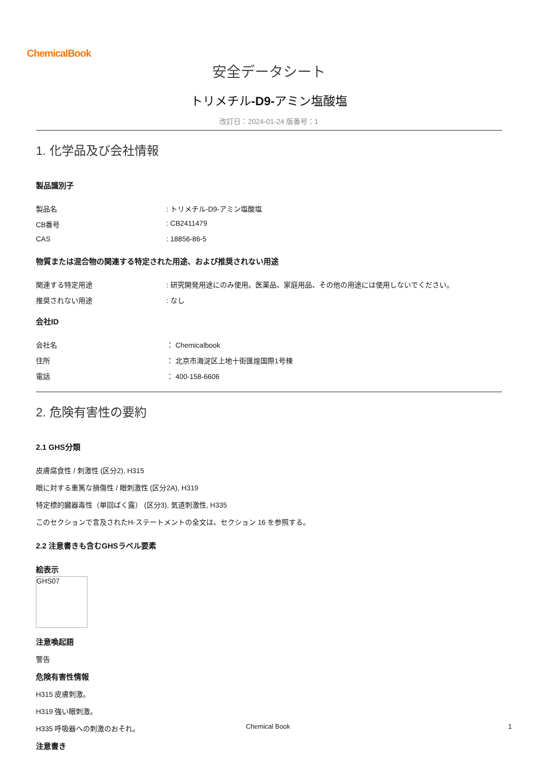ChemicalBook
安全データシート
トリメチル-D9-アミン塩酸塩
改訂日：2024-01-24 版番号：1
1. 化学品及び会社情報
製品識別子
製品名 : トリメチル-D9-アミン塩酸塩
CB番号 : CB2411479
CAS : 18856-86-5
物質または混合物の関連する特定された用途、および推奨されない用途
関連する特定用途 : 研究開発用途にのみ使用。医薬品、家庭用品、その他の用途には使用しないでください。
推奨されない用途 : なし
会社ID
会社名 ： Chemicalbook
住所 ： 北京市海淀区上地十街匯煌国際1号棟
電話 ： 400-158-6606
2. 危険有害性の要約
2.1 GHS分類
皮膚腐食性 / 刺激性 (区分2), H315
眼に対する重篤な損傷性 / 眼刺激性 (区分2A), H319
特定標的臓器毒性（単回ばく露） (区分3), 気道刺激性, H335
このセクションで言及されたH-ステートメントの全文は、セクション 16 を参照する。
2.2 注意書きも含むGHSラベル要素
絵表示
GHS07
注意喚起語
警告
危険有害性情報
H315 皮膚刺激。
H319 強い眼刺激。
H335 呼吸器への刺激のおそれ。
注意書き
Chemical Book 1